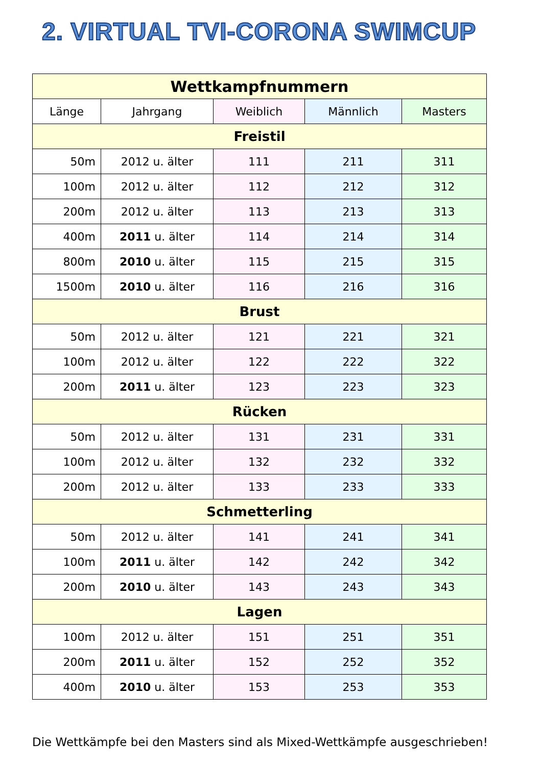2. VIRTUAL TVI-CORONA SWIMCUP
| Wettkampfnummern | | | | |
| --- | --- | --- | --- | --- |
| Länge | Jahrgang | Weiblich | Männlich | Masters |
| Freistil | | | | |
| 50m | 2012 u. älter | 111 | 211 | 311 |
| 100m | 2012 u. älter | 112 | 212 | 312 |
| 200m | 2012 u. älter | 113 | 213 | 313 |
| 400m | 2011 u. älter | 114 | 214 | 314 |
| 800m | 2010 u. älter | 115 | 215 | 315 |
| 1500m | 2010 u. älter | 116 | 216 | 316 |
| Brust | | | | |
| 50m | 2012 u. älter | 121 | 221 | 321 |
| 100m | 2012 u. älter | 122 | 222 | 322 |
| 200m | 2011 u. älter | 123 | 223 | 323 |
| Rücken | | | | |
| 50m | 2012 u. älter | 131 | 231 | 331 |
| 100m | 2012 u. älter | 132 | 232 | 332 |
| 200m | 2012 u. älter | 133 | 233 | 333 |
| Schmetterling | | | | |
| 50m | 2012 u. älter | 141 | 241 | 341 |
| 100m | 2011 u. älter | 142 | 242 | 342 |
| 200m | 2010 u. älter | 143 | 243 | 343 |
| Lagen | | | | |
| 100m | 2012 u. älter | 151 | 251 | 351 |
| 200m | 2011 u. älter | 152 | 252 | 352 |
| 400m | 2010 u. älter | 153 | 253 | 353 |
Die Wettkämpfe bei den Masters sind als Mixed-Wettkämpfe ausgeschrieben!